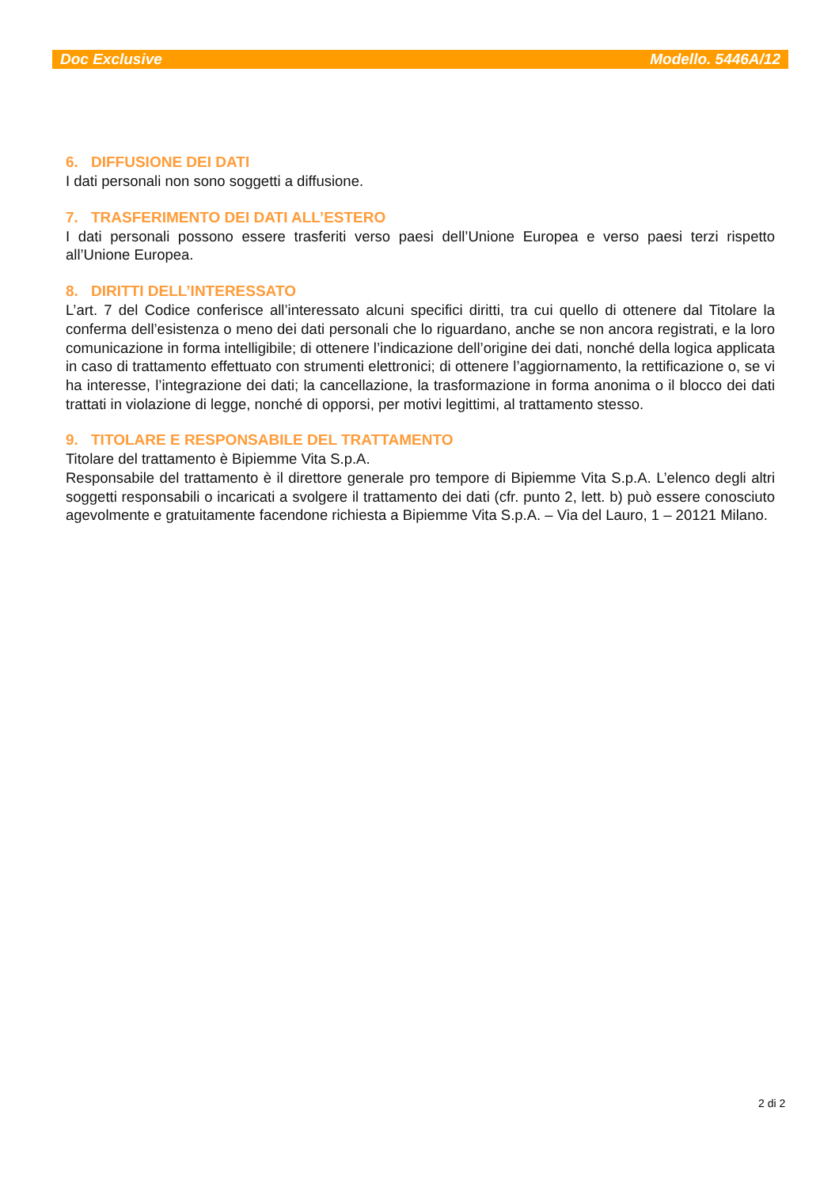Doc Exclusive Modello. 5446A/12
6. DIFFUSIONE DEI DATI
I dati personali non sono soggetti a diffusione.
7. TRASFERIMENTO DEI DATI ALL’ESTERO
I dati personali possono essere trasferiti verso paesi dell’Unione Europea e verso paesi terzi rispetto all’Unione Europea.
8. DIRITTI DELL’INTERESSATO
L’art. 7 del Codice conferisce all’interessato alcuni specifici diritti, tra cui quello di ottenere dal Titolare la conferma dell’esistenza o meno dei dati personali che lo riguardano, anche se non ancora registrati, e la loro comunicazione in forma intelligibile; di ottenere l’indicazione dell’origine dei dati, nonché della logica applicata in caso di trattamento effettuato con strumenti elettronici; di ottenere l’aggiornamento, la rettificazione o, se vi ha interesse, l’integrazione dei dati; la cancellazione, la trasformazione in forma anonima o il blocco dei dati trattati in violazione di legge, nonché di opporsi, per motivi legittimi, al trattamento stesso.
9. TITOLARE E RESPONSABILE DEL TRATTAMENTO
Titolare del trattamento è Bipiemme Vita S.p.A.
Responsabile del trattamento è il direttore generale pro tempore di Bipiemme Vita S.p.A. L’elenco degli altri soggetti responsabili o incaricati a svolgere il trattamento dei dati (cfr. punto 2, lett. b) può essere conosciuto agevolmente e gratuitamente facendone richiesta a Bipiemme Vita S.p.A. – Via del Lauro, 1 – 20121 Milano.
2 di 2